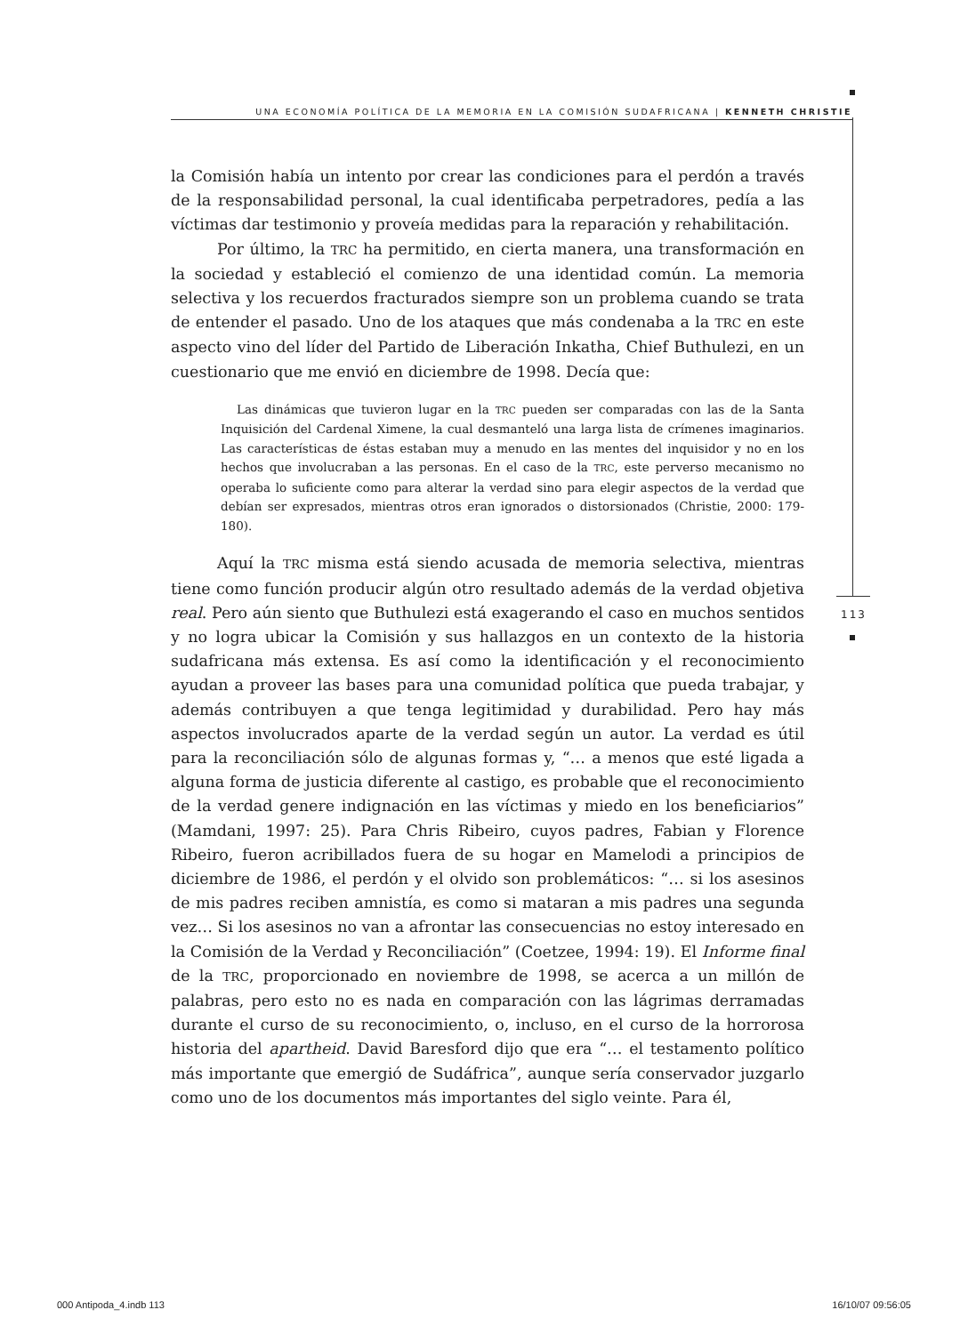UNA ECONOMÍA POLÍTICA DE LA MEMORIA EN LA COMISIÓN SUDAFRICANA | KENNETH CHRISTIE
113
la Comisión había un intento por crear las condiciones para el perdón a través de la responsabilidad personal, la cual identificaba perpetradores, pedía a las víctimas dar testimonio y proveía medidas para la reparación y rehabilitación.
Por último, la TRC ha permitido, en cierta manera, una transformación en la sociedad y estableció el comienzo de una identidad común. La memoria selectiva y los recuerdos fracturados siempre son un problema cuando se trata de entender el pasado. Uno de los ataques que más condenaba a la TRC en este aspecto vino del líder del Partido de Liberación Inkatha, Chief Buthulezi, en un cuestionario que me envió en diciembre de 1998. Decía que:
Las dinámicas que tuvieron lugar en la TRC pueden ser comparadas con las de la Santa Inquisición del Cardenal Ximene, la cual desmanteló una larga lista de crímenes imaginarios. Las características de éstas estaban muy a menudo en las mentes del inquisidor y no en los hechos que involucraban a las personas. En el caso de la TRC, este perverso mecanismo no operaba lo suficiente como para alterar la verdad sino para elegir aspectos de la verdad que debían ser expresados, mientras otros eran ignorados o distorsionados (Christie, 2000: 179-180).
Aquí la TRC misma está siendo acusada de memoria selectiva, mientras tiene como función producir algún otro resultado además de la verdad objetiva real. Pero aún siento que Buthulezi está exagerando el caso en muchos sentidos y no logra ubicar la Comisión y sus hallazgos en un contexto de la historia sudafricana más extensa. Es así como la identificación y el reconocimiento ayudan a proveer las bases para una comunidad política que pueda trabajar, y además contribuyen a que tenga legitimidad y durabilidad. Pero hay más aspectos involucrados aparte de la verdad según un autor. La verdad es útil para la reconciliación sólo de algunas formas y, “… a menos que esté ligada a alguna forma de justicia diferente al castigo, es probable que el reconocimiento de la verdad genere indignación en las víctimas y miedo en los beneficiarios” (Mamdani, 1997: 25). Para Chris Ribeiro, cuyos padres, Fabian y Florence Ribeiro, fueron acribillados fuera de su hogar en Mamelodi a principios de diciembre de 1986, el perdón y el olvido son problemáticos: “… si los asesinos de mis padres reciben amnistía, es como si mataran a mis padres una segunda vez… Si los asesinos no van a afrontar las consecuencias no estoy interesado en la Comisión de la Verdad y Reconciliación” (Coetzee, 1994: 19). El Informe final de la TRC, proporcionado en noviembre de 1998, se acerca a un millón de palabras, pero esto no es nada en comparación con las lágrimas derramadas durante el curso de su reconocimiento, o, incluso, en el curso de la horrorosa historia del apartheid. David Baresford dijo que era “… el testamento político más importante que emergió de Sudáfrica”, aunque sería conservador juzgarlo como uno de los documentos más importantes del siglo veinte. Para él,
000 Antipoda_4.indb 113 16/10/07 09:56:05